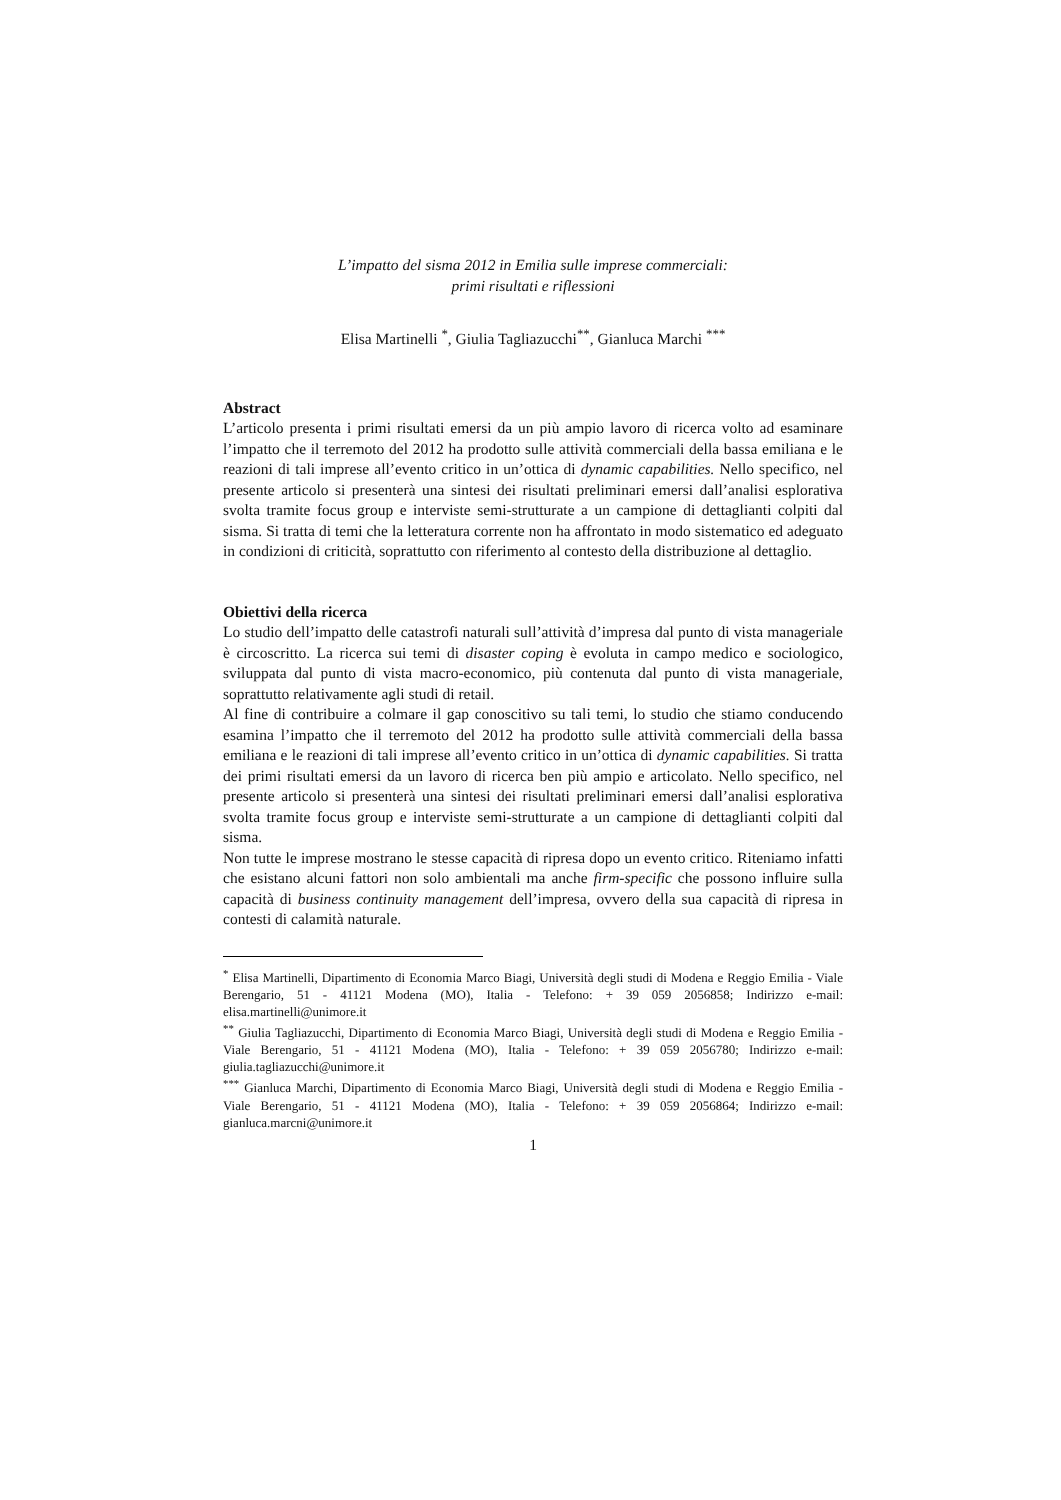L’impatto del sisma 2012 in Emilia sulle imprese commerciali:
primi risultati e riflessioni
Elisa Martinelli <sup>*</sup>, Giulia Tagliazucchi<sup>**</sup>, Gianluca Marchi <sup>***</sup>
Abstract
L’articolo presenta i primi risultati emersi da un più ampio lavoro di ricerca volto ad esaminare l’impatto che il terremoto del 2012 ha prodotto sulle attività commerciali della bassa emiliana e le reazioni di tali imprese all’evento critico in un’ottica di dynamic capabilities. Nello specifico, nel presente articolo si presenterà una sintesi dei risultati preliminari emersi dall’analisi esplorativa svolta tramite focus group e interviste semi-strutturate a un campione di dettaglianti colpiti dal sisma. Si tratta di temi che la letteratura corrente non ha affrontato in modo sistematico ed adeguato in condizioni di criticità, soprattutto con riferimento al contesto della distribuzione al dettaglio.
Obiettivi della ricerca
Lo studio dell’impatto delle catastrofi naturali sull’attività d’impresa dal punto di vista manageriale è circoscritto. La ricerca sui temi di disaster coping è evoluta in campo medico e sociologico, sviluppata dal punto di vista macro-economico, più contenuta dal punto di vista manageriale, soprattutto relativamente agli studi di retail.
Al fine di contribuire a colmare il gap conoscitivo su tali temi, lo studio che stiamo conducendo esamina l’impatto che il terremoto del 2012 ha prodotto sulle attività commerciali della bassa emiliana e le reazioni di tali imprese all’evento critico in un’ottica di dynamic capabilities. Si tratta dei primi risultati emersi da un lavoro di ricerca ben più ampio e articolato. Nello specifico, nel presente articolo si presenterà una sintesi dei risultati preliminari emersi dall’analisi esplorativa svolta tramite focus group e interviste semi-strutturate a un campione di dettaglianti colpiti dal sisma.
Non tutte le imprese mostrano le stesse capacità di ripresa dopo un evento critico. Riteniamo infatti che esistano alcuni fattori non solo ambientali ma anche firm-specific che possono influire sulla capacità di business continuity management dell’impresa, ovvero della sua capacità di ripresa in contesti di calamità naturale.
<sup>*</sup> Elisa Martinelli, Dipartimento di Economia Marco Biagi, Università degli studi di Modena e Reggio Emilia - Viale Berengario, 51 - 41121 Modena (MO), Italia - Telefono: + 39 059 2056858; Indirizzo e-mail: elisa.martinelli@unimore.it
<sup>**</sup> Giulia Tagliazucchi, Dipartimento di Economia Marco Biagi, Università degli studi di Modena e Reggio Emilia - Viale Berengario, 51 - 41121 Modena (MO), Italia - Telefono: + 39 059 2056780; Indirizzo e-mail: giulia.tagliazucchi@unimore.it
<sup>***</sup> Gianluca Marchi, Dipartimento di Economia Marco Biagi, Università degli studi di Modena e Reggio Emilia - Viale Berengario, 51 - 41121 Modena (MO), Italia - Telefono: + 39 059 2056864; Indirizzo e-mail: gianluca.marcni@unimore.it
1